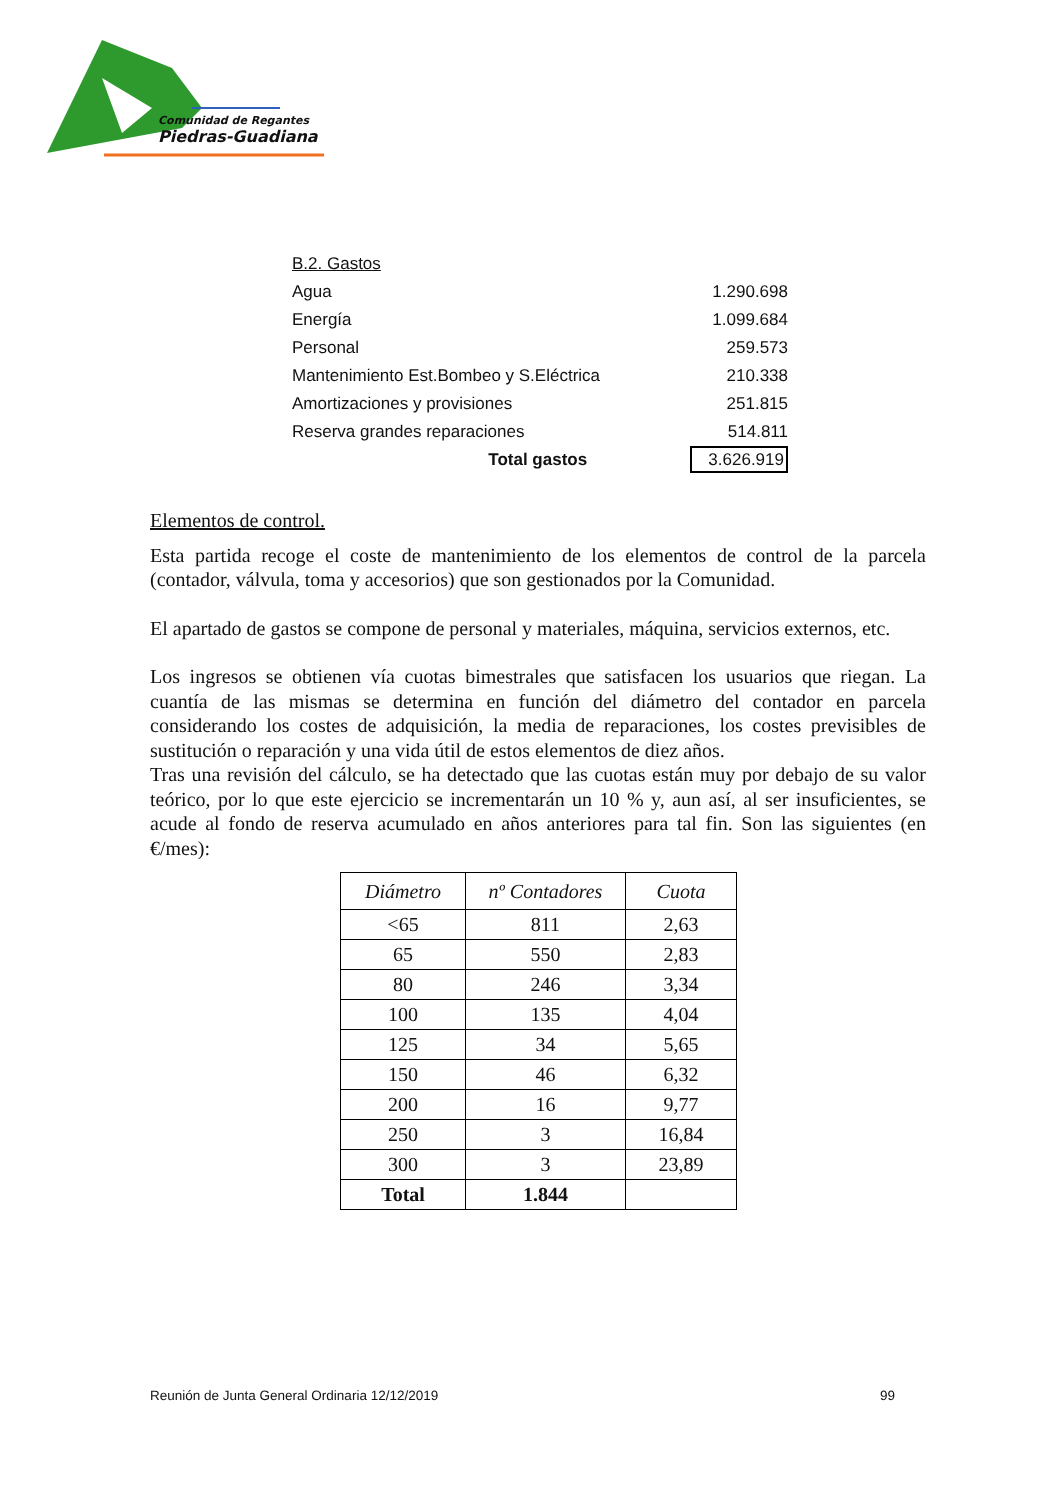Comunidad de Regantes
Piedras-Guadiana
| B.2. Gastos | |
| Agua | 1.290.698 |
| Energía | 1.099.684 |
| Personal | 259.573 |
| Mantenimiento Est.Bombeo y S.Eléctrica | 210.338 |
| Amortizaciones y provisiones | 251.815 |
| Reserva grandes reparaciones | 514.811 |
| Total gastos | 3.626.919 |
Elementos de control.
Esta partida recoge el coste de mantenimiento de los elementos de control de la parcela (contador, válvula, toma y accesorios) que son gestionados por la Comunidad.
El apartado de gastos se compone de personal y materiales, máquina, servicios externos, etc.
Los ingresos se obtienen vía cuotas bimestrales que satisfacen los usuarios que riegan. La cuantía de las mismas se determina en función del diámetro del contador en parcela considerando los costes de adquisición, la media de reparaciones, los costes previsibles de sustitución o reparación y una vida útil de estos elementos de diez años.
Tras una revisión del cálculo, se ha detectado que las cuotas están muy por debajo de su valor teórico, por lo que este ejercicio se incrementarán un 10 % y, aun así, al ser insuficientes, se acude al fondo de reserva acumulado en años anteriores para tal fin. Son las siguientes (en €/mes):
| Diámetro | nº Contadores | Cuota |
| --- | --- | --- |
| <65 | 811 | 2,63 |
| 65 | 550 | 2,83 |
| 80 | 246 | 3,34 |
| 100 | 135 | 4,04 |
| 125 | 34 | 5,65 |
| 150 | 46 | 6,32 |
| 200 | 16 | 9,77 |
| 250 | 3 | 16,84 |
| 300 | 3 | 23,89 |
| Total | 1.844 | |
Reunión de Junta General Ordinaria 12/12/2019 99